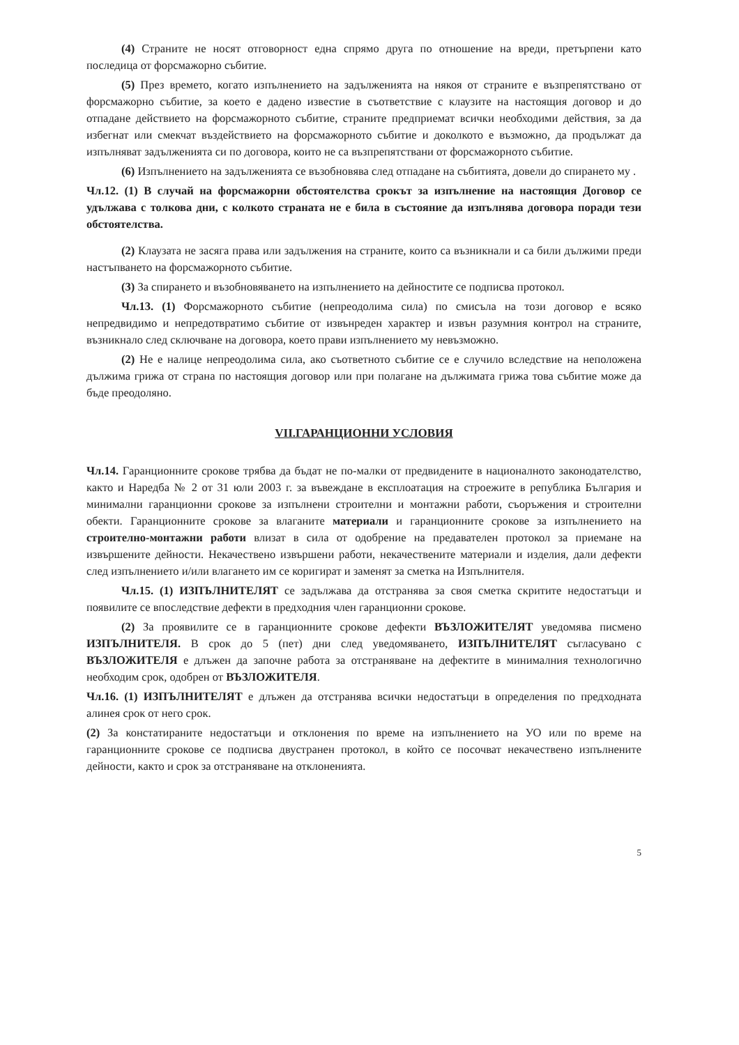(4) Страните не носят отговорност една спрямо друга по отношение на вреди, претърпени като последица от форсмажорно събитие.
(5) През времето, когато изпълнението на задълженията на някоя от страните е възпрепятствано от форсмажорно събитие, за което е дадено известие в съответствие с клаузите на настоящия договор и до отпадане действието на форсмажорното събитие, страните предприемат всички необходими действия, за да избегнат или смекчат въздействието на форсмажорното събитие и доколкото е възможно, да продължат да изпълняват задълженията си по договора, които не са възпрепятствани от форсмажорното събитие.
(6) Изпълнението на задълженията се възобновява след отпадане на събитията, довели до спирането му .
Чл.12. (1) В случай на форсмажорни обстоятелства срокът за изпълнение на настоящия Договор се удължава с толкова дни, с колкото страната не е била в състояние да изпълнява договора поради тези обстоятелства.
(2) Клаузата не засяга права или задължения на страните, които са възникнали и са били дължими преди настъпването на форсмажорното събитие.
(3) За спирането и възобновяването на изпълнението на дейностите се подписва протокол.
Чл.13. (1) Форсмажорното събитие (непреодолима сила) по смисъла на този договор е всяко непредвидимо и непредотвратимо събитие от извънреден характер и извън разумния контрол на страните, възникнало след сключване на договора, което прави изпълнението му невъзможно.
(2) Не е налице непреодолима сила, ако съответното събитие се е случило вследствие на неположена дължима грижа от страна по настоящия договор или при полагане на дължимата грижа това събитие може да бъде преодоляно.
VII.ГАРАНЦИОННИ УСЛОВИЯ
Чл.14. Гаранционните срокове трябва да бъдат не по-малки от предвидените в националното законодателство, както и Наредба № 2 от 31 юли 2003 г. за въвеждане в експлоатация на строежите в република България и минимални гаранционни срокове за изпълнени строителни и монтажни работи, съоръжения и строителни обекти. Гаранционните срокове за влаганите материали и гаранционните срокове за изпълнението на строително-монтажни работи влизат в сила от одобрение на предавателен протокол за приемане на извършените дейности. Некачествено извършени работи, некачествените материали и изделия, дали дефекти след изпълнението и/или влагането им се коригират и заменят за сметка на Изпълнителя.
Чл.15. (1) ИЗПЪЛНИТЕЛЯТ се задължава да отстранява за своя сметка скритите недостатъци и появилите се впоследствие дефекти в предходния член гаранционни срокове.
(2) За проявилите се в гаранционните срокове дефекти ВЪЗЛОЖИТЕЛЯТ уведомява писмено ИЗПЪЛНИТЕЛЯ. В срок до 5 (пет) дни след уведомяването, ИЗПЪЛНИТЕЛЯТ съгласувано с ВЪЗЛОЖИТЕЛЯ е длъжен да започне работа за отстраняване на дефектите в минималния технологично необходим срок, одобрен от ВЪЗЛОЖИТЕЛЯ.
Чл.16. (1) ИЗПЪЛНИТЕЛЯТ е длъжен да отстранява всички недостатъци в определения по предходната алинея срок от него срок.
(2) За констатираните недостатъци и отклонения по време на изпълнението на УО или по време на гаранционните срокове се подписва двустранен протокол, в който се посочват некачествено изпълнените дейности, както и срок за отстраняване на отклоненията.
5